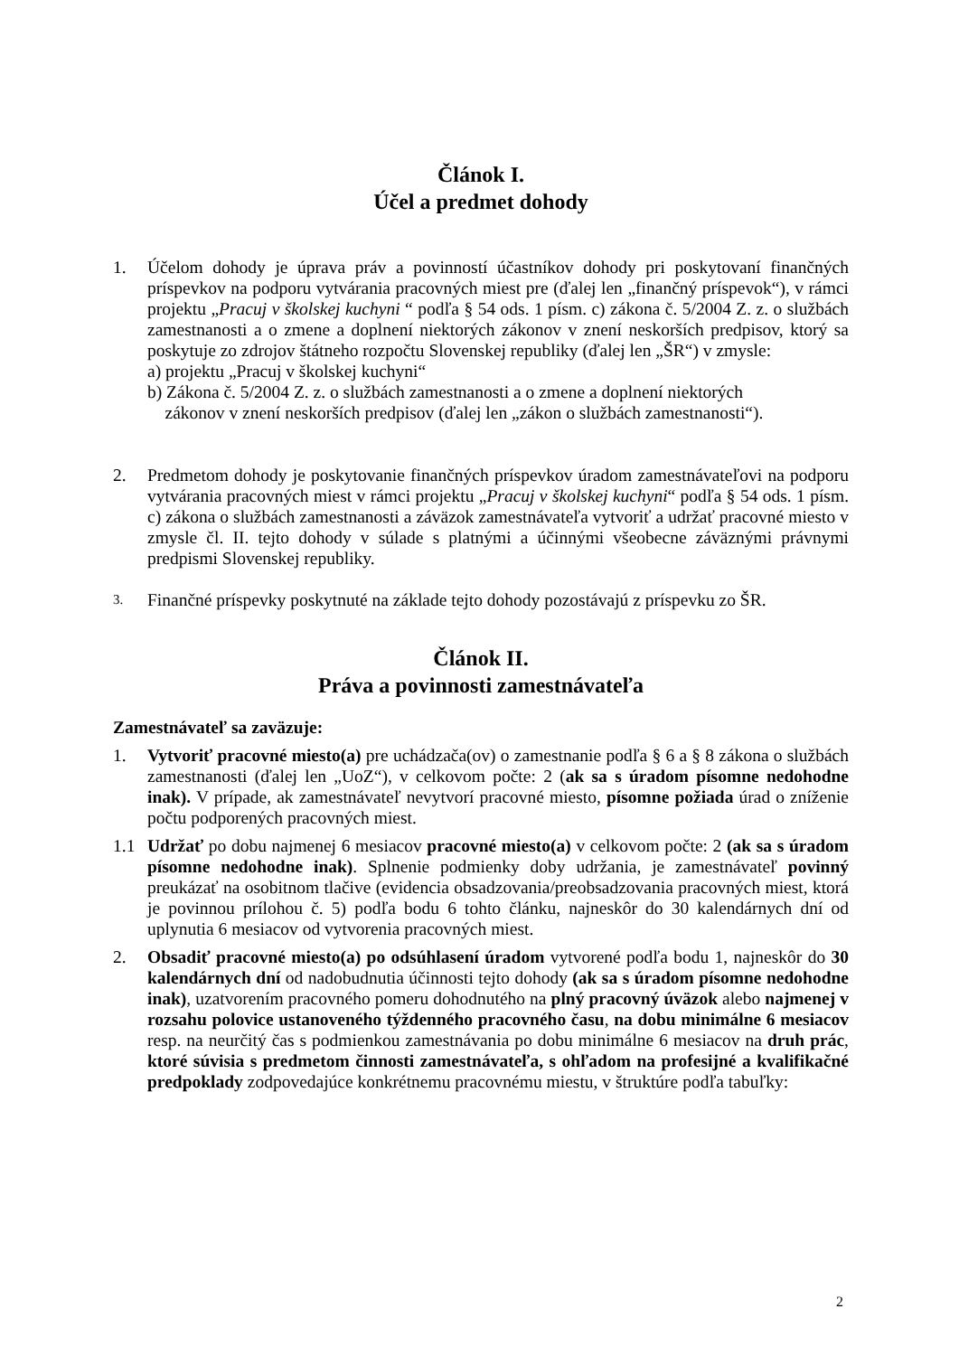Článok I.
Účel a predmet dohody
1. Účelom dohody je úprava práv a povinností účastníkov dohody pri poskytovaní finančných príspevkov na podporu vytvárania pracovných miest pre (ďalej len „finančný príspevok“), v rámci projektu „Pracuj v školskej kuchyni “ podľa § 54 ods. 1 písm. c) zákona č. 5/2004 Z. z. o službách zamestnanosti a o zmene a doplnení niektorých zákonov v znení neskorších predpisov, ktorý sa poskytuje zo zdrojov štátneho rozpočtu Slovenskej republiky (ďalej len „ŠR“) v zmysle:
a) projektu „Pracuj v školskej kuchyni“
b) Zákona č. 5/2004 Z. z. o službách zamestnanosti a o zmene a doplnení niektorých
zákonov v znení neskorších predpisov (ďalej len „zákon o službách zamestnanosti“).
2. Predmetom dohody je poskytovanie finančných príspevkov úradom zamestnávateľovi na podporu vytvárania pracovných miest v rámci projektu „Pracuj v školskej kuchyni“ podľa § 54 ods. 1 písm. c) zákona o službách zamestnanosti a záväzok zamestnávateľa vytvoriť a udržať pracovné miesto v zmysle čl. II. tejto dohody v súlade s platnými a účinnými všeobecne záväznými právnymi predpismi Slovenskej republiky.
3.
Finančné príspevky poskytnuté na základe tejto dohody pozostávajú z príspevku zo ŠR.
Článok II.
Práva a povinnosti zamestnávateľa
Zamestnávateľ sa zaväzuje:
1. Vytvoriť pracovné miesto(a) pre uchádzača(ov) o zamestnanie podľa § 6 a § 8 zákona o službách zamestnanosti (ďalej len „UoZ“), v celkovom počte: 2 (ak sa s úradom písomne nedohodne inak). V prípade, ak zamestnávateľ nevytvorí pracovné miesto, písomne požiada úrad o zníženie počtu podporených pracovných miest.
1.1 Udržať po dobu najmenej 6 mesiacov pracovné miesto(a) v celkovom počte: 2 (ak sa s úradom písomne nedohodne inak). Splnenie podmienky doby udržania, je zamestnávateľ povinný preukázať na osobitnom tlačive (evidencia obsadzovania/preobsadzovania pracovných miest, ktorá je povinnou prílohou č. 5) podľa bodu 6 tohto článku, najneskôr do 30 kalendárnych dní od uplynutia 6 mesiacov od vytvorenia pracovných miest.
2. Obsadiť pracovné miesto(a) po odsúhlasení úradom vytvorené podľa bodu 1, najneskôr do 30 kalendárnych dní od nadobudnutia účinnosti tejto dohody (ak sa s úradom písomne nedohodne inak), uzatvorením pracovného pomeru dohodnutého na plný pracovný úväzok alebo najmenej v rozsahu polovice ustanoveného týždenného pracovného času, na dobu minimálne 6 mesiacov resp. na neurčitý čas s podmienkou zamestnávania po dobu minimálne 6 mesiacov na druh prác, ktoré súvisia s predmetom činnosti zamestnávateľa, s ohľadom na profesijné a kvalifikačné predpoklady zodpovedajúce konkrétnemu pracovnému miestu, v štruktúre podľa tabuľky:
2